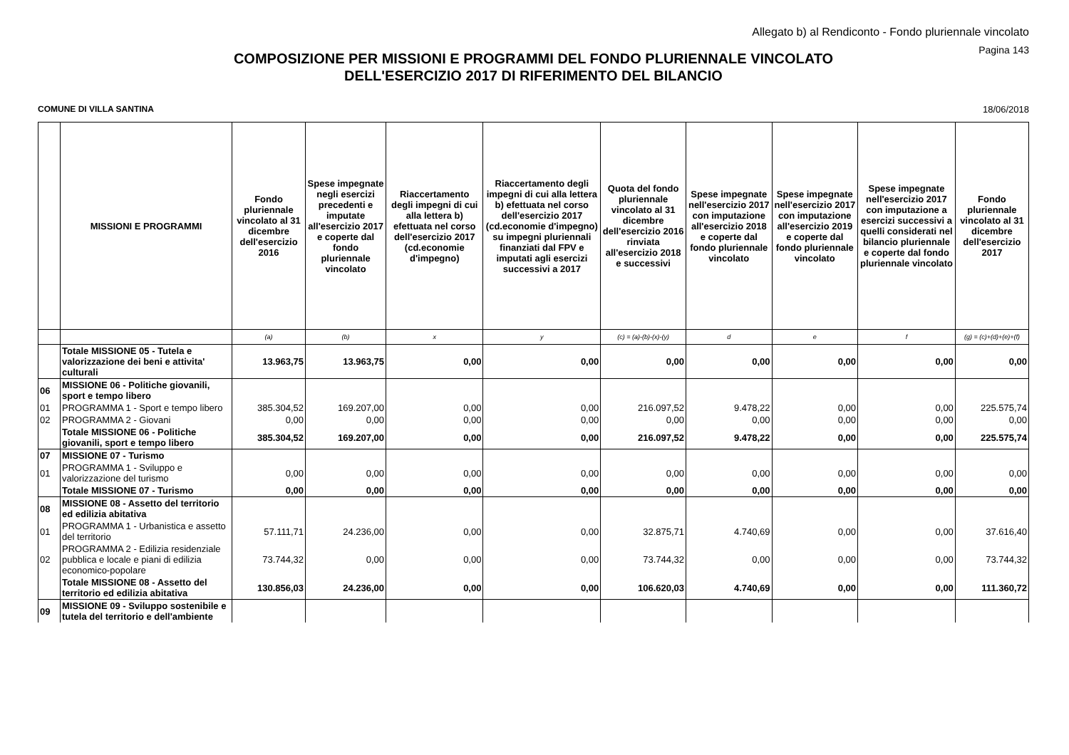Allegato b) al Rendiconto - Fondo pluriennale vincolato
Pagina 143
COMPOSIZIONE PER MISSIONI E PROGRAMMI DEL FONDO PLURIENNALE VINCOLATO
DELL'ESERCIZIO 2017 DI RIFERIMENTO DEL BILANCIO
COMUNE DI VILLA SANTINA 18/06/2018
| | MISSIONI E PROGRAMMI | Fondo pluriennale vincolato al 31 dicembre dell'esercizio 2016 | Spese impegnate negli esercizi precedenti e imputate all'esercizio 2017 e coperte dal fondo pluriennale vincolato | Riaccertamento degli impegni di cui alla lettera b) efettuata nel corso dell'esercizio 2017 (cd.economie d'impegno) | Riaccertamento degli impegni di cui alla lettera b) efettuata nel corso dell'esercizio 2017 (cd.economie d'impegno) su impegni pluriennali finanziati dal FPV e imputati agli esercizi successivi a 2017 | Quota del fondo pluriennale vincolato al 31 dicembre dell'esercizio 2016 rinviata all'esercizio 2018 e successivi | Spese impegnate nell'esercizio 2017 con imputazione all'esercizio 2018 e coperte dal fondo pluriennale vincolato | Spese impegnate nell'esercizio 2017 con imputazione all'esercizio 2019 e coperte dal fondo pluriennale vincolato | Spese impegnate nell'esercizio 2017 con imputazione a esercizi successivi a quelli considerati nel bilancio pluriennale e coperte dal fondo pluriennale vincolato | Fondo pluriennale vincolato al 31 dicembre dell'esercizio 2017 |
| --- | --- | --- | --- | --- | --- | --- | --- | --- | --- | --- |
| | | (a) | (b) | x | y | (c) = (a)-(b)-(x)-(y) | d | e | f | (g) = (c)+(d)+(e)+(f) |
| | Totale MISSIONE 05 - Tutela e valorizzazione dei beni e attivita' culturali | 13.963,75 | 13.963,75 | 0,00 | 0,00 | 0,00 | 0,00 | 0,00 | 0,00 | 0,00 |
| 06 | MISSIONE 06 - Politiche giovanili, sport e tempo libero | | | | | | | | | |
| 01 | PROGRAMMA 1 - Sport e tempo libero | 385.304,52 | 169.207,00 | 0,00 | 0,00 | 216.097,52 | 9.478,22 | 0,00 | 0,00 | 225.575,74 |
| 02 | PROGRAMMA 2 - Giovani | 0,00 | 0,00 | 0,00 | 0,00 | 0,00 | 0,00 | 0,00 | 0,00 | 0,00 |
| | Totale MISSIONE 06 - Politiche giovanili, sport e tempo libero | 385.304,52 | 169.207,00 | 0,00 | 0,00 | 216.097,52 | 9.478,22 | 0,00 | 0,00 | 225.575,74 |
| 07 | MISSIONE 07 - Turismo | | | | | | | | | |
| 01 | PROGRAMMA 1 - Sviluppo e valorizzazione del turismo | 0,00 | 0,00 | 0,00 | 0,00 | 0,00 | 0,00 | 0,00 | 0,00 | 0,00 |
| | Totale MISSIONE 07 - Turismo | 0,00 | 0,00 | 0,00 | 0,00 | 0,00 | 0,00 | 0,00 | 0,00 | 0,00 |
| 08 | MISSIONE 08 - Assetto del territorio ed edilizia abitativa | | | | | | | | | |
| 01 | PROGRAMMA 1 - Urbanistica e assetto del territorio | 57.111,71 | 24.236,00 | 0,00 | 0,00 | 32.875,71 | 4.740,69 | 0,00 | 0,00 | 37.616,40 |
| 02 | PROGRAMMA 2 - Edilizia residenziale pubblica e locale e piani di edilizia economico-popolare | 73.744,32 | 0,00 | 0,00 | 0,00 | 73.744,32 | 0,00 | 0,00 | 0,00 | 73.744,32 |
| | Totale MISSIONE 08 - Assetto del territorio ed edilizia abitativa | 130.856,03 | 24.236,00 | 0,00 | 0,00 | 106.620,03 | 4.740,69 | 0,00 | 0,00 | 111.360,72 |
| 09 | MISSIONE 09 - Sviluppo sostenibile e tutela del territorio e dell'ambiente | | | | | | | | | |